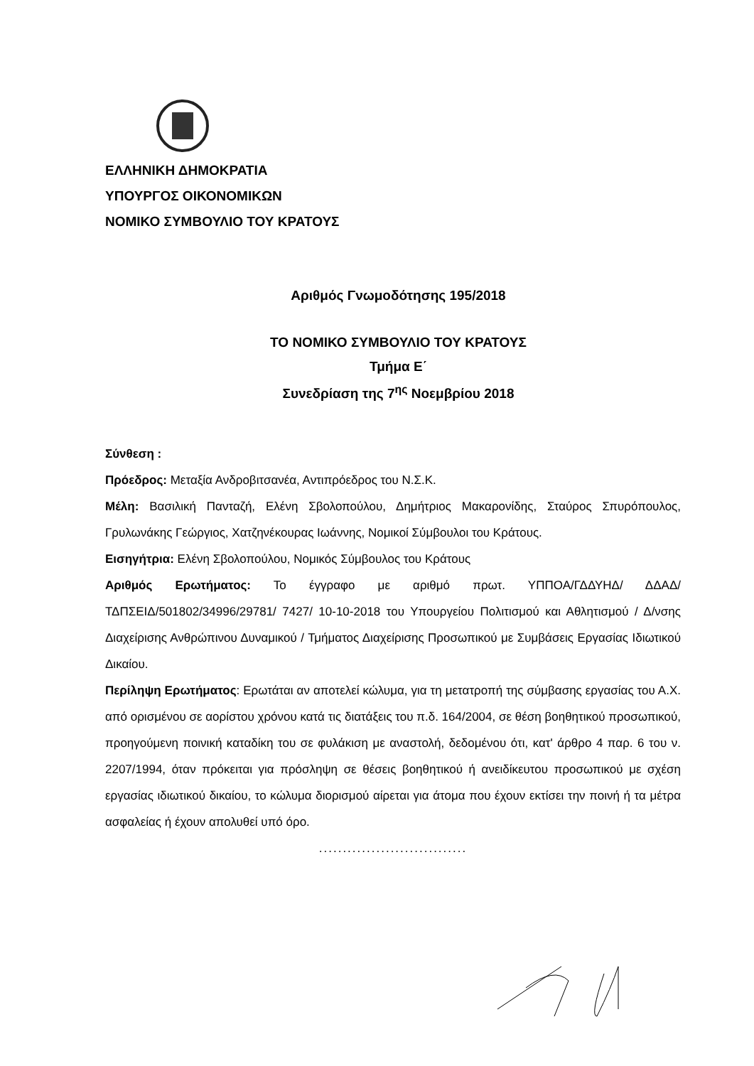ΕΛΛΗΝΙΚΗ ΔΗΜΟΚΡΑΤΙΑ
ΥΠΟΥΡΓΟΣ ΟΙΚΟΝΟΜΙΚΩΝ
ΝΟΜΙΚΟ ΣΥΜΒΟΥΛΙΟ ΤΟΥ ΚΡΑΤΟΥΣ
Αριθμός Γνωμοδότησης 195/2018
ΤΟ ΝΟΜΙΚΟ ΣΥΜΒΟΥΛΙΟ ΤΟΥ ΚΡΑΤΟΥΣ
Τμήμα Ε΄
Συνεδρίαση της 7<sup>ης</sup> Νοεμβρίου 2018
Σύνθεση :
Πρόεδρος: Μεταξία Ανδροβιτσανέα, Αντιπρόεδρος του Ν.Σ.Κ.
Μέλη: Βασιλική Πανταζή, Ελένη Σβολοπούλου, Δημήτριος Μακαρονίδης, Σταύρος Σπυρόπουλος, Γρυλωνάκης Γεώργιος, Χατζηνέκουρας Ιωάννης, Νομικοί Σύμβουλοι του Κράτους.
Εισηγήτρια: Ελένη Σβολοπούλου, Νομικός Σύμβουλος του Κράτους
Αριθμός Ερωτήματος: Το έγγραφο με αριθμό πρωτ. ΥΠΠΟΑ/ΓΔΔΥΗΔ/ ΔΔΑΔ/ ΤΔΠΣΕΙΔ/501802/34996/29781/ 7427/ 10-10-2018 του Υπουργείου Πολιτισμού και Αθλητισμού / Δ/νσης Διαχείρισης Ανθρώπινου Δυναμικού / Τμήματος Διαχείρισης Προσωπικού με Συμβάσεις Εργασίας Ιδιωτικού Δικαίου.
Περίληψη Ερωτήματος: Ερωτάται αν αποτελεί κώλυμα, για τη μετατροπή της σύμβασης εργασίας του Α.Χ. από ορισμένου σε αορίστου χρόνου κατά τις διατάξεις του π.δ. 164/2004, σε θέση βοηθητικού προσωπικού, προηγούμενη ποινική καταδίκη του σε φυλάκιση με αναστολή, δεδομένου ότι, κατ' άρθρο 4 παρ. 6 του ν. 2207/1994, όταν πρόκειται για πρόσληψη σε θέσεις βοηθητικού ή ανειδίκευτου προσωπικού με σχέση εργασίας ιδιωτικού δικαίου, το κώλυμα διορισμού αίρεται για άτομα που έχουν εκτίσει την ποινή ή τα μέτρα ασφαλείας ή έχουν απολυθεί υπό όρο.
...............................